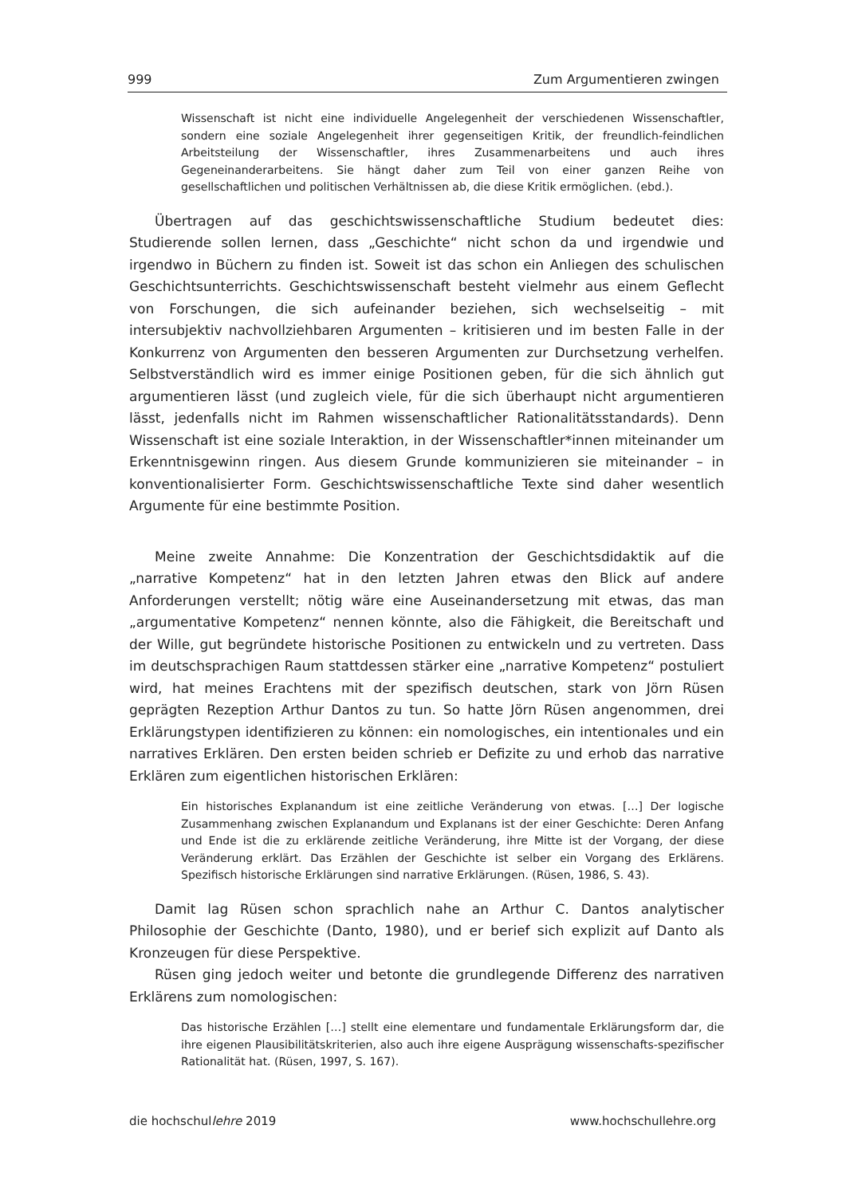999 Zum Argumentieren zwingen
Wissenschaft ist nicht eine individuelle Angelegenheit der verschiedenen Wissenschaftler, sondern eine soziale Angelegenheit ihrer gegenseitigen Kritik, der freundlich-feindlichen Arbeitsteilung der Wissenschaftler, ihres Zusammenarbeitens und auch ihres Gegeneinanderarbeitens. Sie hängt daher zum Teil von einer ganzen Reihe von gesellschaftlichen und politischen Verhältnissen ab, die diese Kritik ermöglichen. (ebd.).
Übertragen auf das geschichtswissenschaftliche Studium bedeutet dies: Studierende sollen lernen, dass „Geschichte“ nicht schon da und irgendwie und irgendwo in Büchern zu finden ist. Soweit ist das schon ein Anliegen des schulischen Geschichtsunterrichts. Geschichtswissenschaft besteht vielmehr aus einem Geflecht von Forschungen, die sich aufeinander beziehen, sich wechselseitig – mit intersubjektiv nachvollziehbaren Argumenten – kritisieren und im besten Falle in der Konkurrenz von Argumenten den besseren Argumenten zur Durchsetzung verhelfen. Selbstverständlich wird es immer einige Positionen geben, für die sich ähnlich gut argumentieren lässt (und zugleich viele, für die sich überhaupt nicht argumentieren lässt, jedenfalls nicht im Rahmen wissenschaftlicher Rationalitätsstandards). Denn Wissenschaft ist eine soziale Interaktion, in der Wissenschaftler*innen miteinander um Erkenntnisgewinn ringen. Aus diesem Grunde kommunizieren sie miteinander – in konventionalisierter Form. Geschichtswissenschaftliche Texte sind daher wesentlich Argumente für eine bestimmte Position.
Meine zweite Annahme: Die Konzentration der Geschichtsdidaktik auf die „narrative Kompetenz“ hat in den letzten Jahren etwas den Blick auf andere Anforderungen verstellt; nötig wäre eine Auseinandersetzung mit etwas, das man „argumentative Kompetenz“ nennen könnte, also die Fähigkeit, die Bereitschaft und der Wille, gut begründete historische Positionen zu entwickeln und zu vertreten. Dass im deutschsprachigen Raum stattdessen stärker eine „narrative Kompetenz“ postuliert wird, hat meines Erachtens mit der spezifisch deutschen, stark von Jörn Rüsen geprägten Rezeption Arthur Dantos zu tun. So hatte Jörn Rüsen angenommen, drei Erklärungstypen identifizieren zu können: ein nomologisches, ein intentionales und ein narratives Erklären. Den ersten beiden schrieb er Defizite zu und erhob das narrative Erklären zum eigentlichen historischen Erklären:
Ein historisches Explanandum ist eine zeitliche Veränderung von etwas. […] Der logische Zusammenhang zwischen Explanandum und Explanans ist der einer Geschichte: Deren Anfang und Ende ist die zu erklärende zeitliche Veränderung, ihre Mitte ist der Vorgang, der diese Veränderung erklärt. Das Erzählen der Geschichte ist selber ein Vorgang des Erklärens. Spezifisch historische Erklärungen sind narrative Erklärungen. (Rüsen, 1986, S. 43).
Damit lag Rüsen schon sprachlich nahe an Arthur C. Dantos analytischer Philosophie der Geschichte (Danto, 1980), und er berief sich explizit auf Danto als Kronzeugen für diese Perspektive.
Rüsen ging jedoch weiter und betonte die grundlegende Differenz des narrativen Erklärens zum nomologischen:
Das historische Erzählen […] stellt eine elementare und fundamentale Erklärungsform dar, die ihre eigenen Plausibilitätskriterien, also auch ihre eigene Ausprägung wissenschafts-spezifischer Rationalität hat. (Rüsen, 1997, S. 167).
die hochschullehre 2019 www.hochschullehre.org